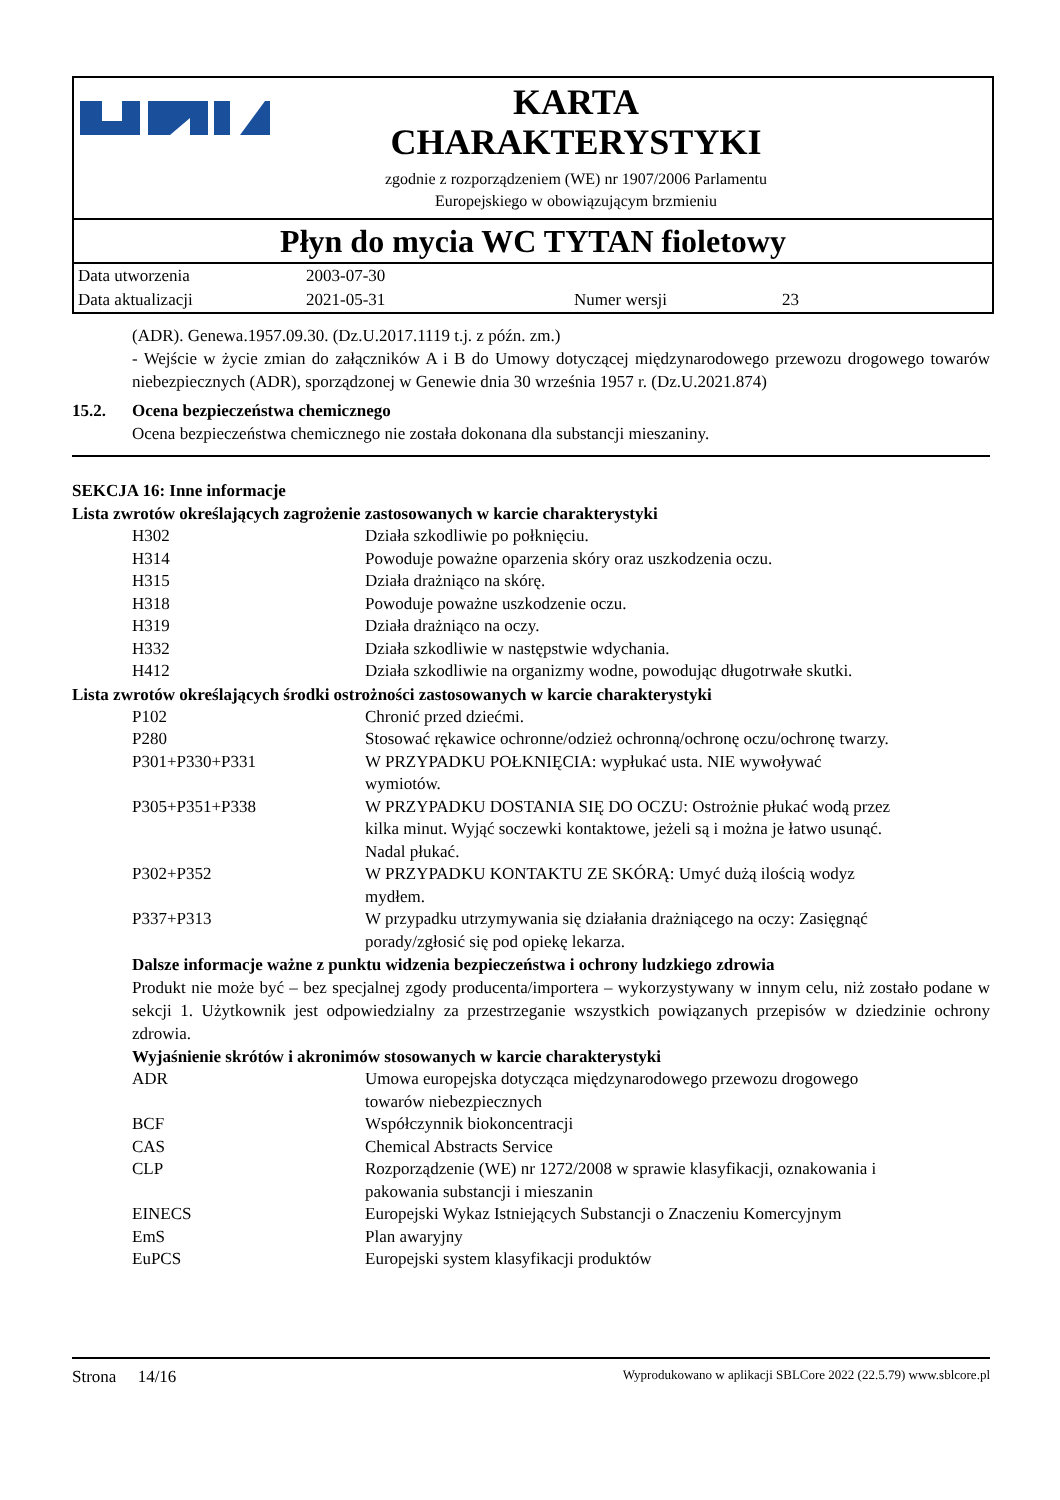KARTA
CHARAKTERYSTYKI
zgodnie z rozporządzeniem (WE) nr 1907/2006 Parlamentu
Europejskiego w obowiązującym brzmieniu
Płyn do mycia WC TYTAN fioletowy
| Data utworzenia | 2003-07-30 | | |
| Data aktualizacji | 2021-05-31 | Numer wersji | 23 |
(ADR). Genewa.1957.09.30. (Dz.U.2017.1119 t.j. z późn. zm.)
- Wejście w życie zmian do załączników A i B do Umowy dotyczącej międzynarodowego przewozu drogowego towarów niebezpiecznych (ADR), sporządzonej w Genewie dnia 30 września 1957 r. (Dz.U.2021.874)
15.2. Ocena bezpieczeństwa chemicznego
Ocena bezpieczeństwa chemicznego nie została dokonana dla substancji mieszaniny.
SEKCJA 16: Inne informacje
Lista zwrotów określających zagrożenie zastosowanych w karcie charakterystyki
| H302 | Działa szkodliwie po połknięciu. |
| H314 | Powoduje poważne oparzenia skóry oraz uszkodzenia oczu. |
| H315 | Działa drażniąco na skórę. |
| H318 | Powoduje poważne uszkodzenie oczu. |
| H319 | Działa drażniąco na oczy. |
| H332 | Działa szkodliwie w następstwie wdychania. |
| H412 | Działa szkodliwie na organizmy wodne, powodując długotrwałe skutki. |
Lista zwrotów określających środki ostrożności zastosowanych w karcie charakterystyki
| P102 | Chronić przed dziećmi. |
| P280 | Stosować rękawice ochronne/odzież ochronną/ochronę oczu/ochronę twarzy. |
| P301+P330+P331 | W PRZYPADKU POŁKNIĘCIA: wypłukać usta. NIE wywoływać wymiotów. |
| P305+P351+P338 | W PRZYPADKU DOSTANIA SIĘ DO OCZU: Ostrożnie płukać wodą przez kilka minut. Wyjąć soczewki kontaktowe, jeżeli są i można je łatwo usunąć. Nadal płukać. |
| P302+P352 | W PRZYPADKU KONTAKTU ZE SKÓRĄ: Umyć dużą ilością wodyz mydłem. |
| P337+P313 | W przypadku utrzymywania się działania drażniącego na oczy: Zasięgnąć porady/zgłosić się pod opiekę lekarza. |
Dalsze informacje ważne z punktu widzenia bezpieczeństwa i ochrony ludzkiego zdrowia
Produkt nie może być – bez specjalnej zgody producenta/importera – wykorzystywany w innym celu, niż zostało podane w sekcji 1. Użytkownik jest odpowiedzialny za przestrzeganie wszystkich powiązanych przepisów w dziedzinie ochrony zdrowia.
Wyjaśnienie skrótów i akronimów stosowanych w karcie charakterystyki
| ADR | Umowa europejska dotycząca międzynarodowego przewozu drogowego towarów niebezpiecznych |
| BCF | Współczynnik biokoncentracji |
| CAS | Chemical Abstracts Service |
| CLP | Rozporządzenie (WE) nr 1272/2008 w sprawie klasyfikacji, oznakowania i pakowania substancji i mieszanin |
| EINECS | Europejski Wykaz Istniejących Substancji o Znaczeniu Komercyjnym |
| EmS | Plan awaryjny |
| EuPCS | Europejski system klasyfikacji produktów |
Strona 14/16 Wyprodukowano w aplikacji SBLCore 2022 (22.5.79) www.sblcore.pl